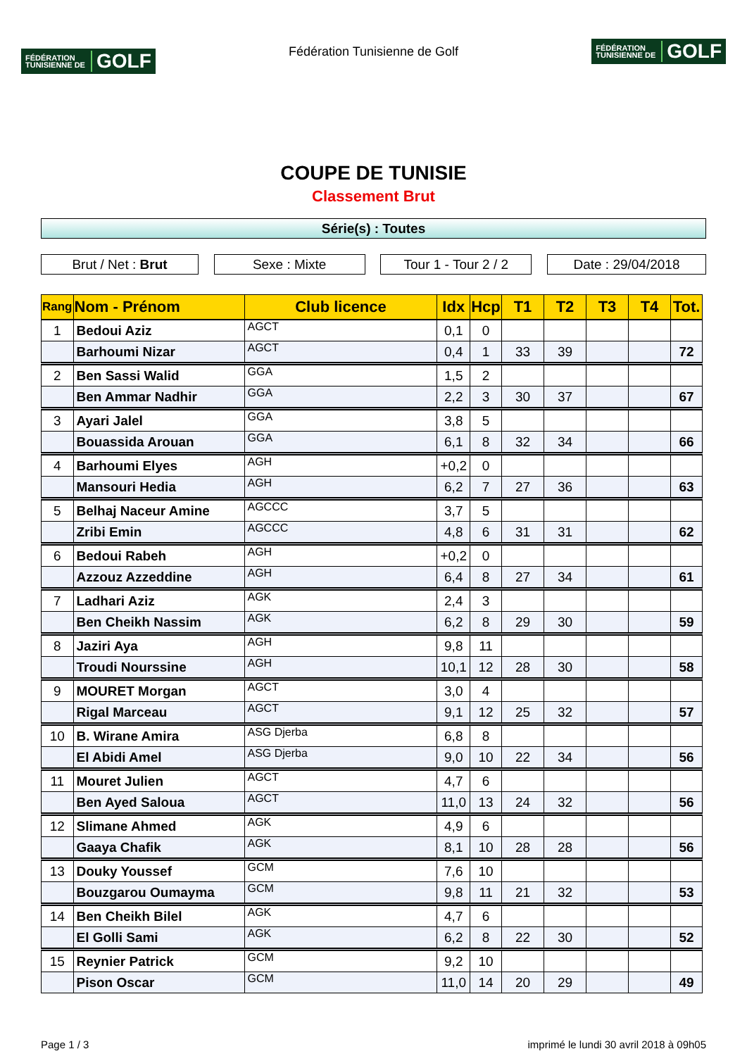FÉDÉRATION
TUNISIENNE DE GOLF
Fédération Tunisienne de Golf
FÉDÉRATION
TUNISIENNE DE GOLF
COUPE DE TUNISIE
Classement Brut
Série(s) : Toutes
Brut / Net : Brut Sexe : Mixte Tour 1 - Tour 2 / 2
Date : 29/04/2018
| Rang | Nom - Prénom | Club licence | Idx | Hcp | T1 | T2 | T3 | T4 | Tot. |
| --- | --- | --- | --- | --- | --- | --- | --- | --- | --- |
| 1 | Bedoui Aziz | AGCT | 0,1 | 0 | | | | | |
| | Barhoumi Nizar | AGCT | 0,4 | 1 | 33 | 39 | | | 72 |
| 2 | Ben Sassi Walid | GGA | 1,5 | 2 | | | | | |
| | Ben Ammar Nadhir | GGA | 2,2 | 3 | 30 | 37 | | | 67 |
| 3 | Ayari Jalel | GGA | 3,8 | 5 | | | | | |
| | Bouassida Arouan | GGA | 6,1 | 8 | 32 | 34 | | | 66 |
| 4 | Barhoumi Elyes | AGH | +0,2 | 0 | | | | | |
| | Mansouri Hedia | AGH | 6,2 | 7 | 27 | 36 | | | 63 |
| 5 | Belhaj Naceur Amine | AGCCC | 3,7 | 5 | | | | | |
| | Zribi Emin | AGCCC | 4,8 | 6 | 31 | 31 | | | 62 |
| 6 | Bedoui Rabeh | AGH | +0,2 | 0 | | | | | |
| | Azzouz Azzeddine | AGH | 6,4 | 8 | 27 | 34 | | | 61 |
| 7 | Ladhari Aziz | AGK | 2,4 | 3 | | | | | |
| | Ben Cheikh Nassim | AGK | 6,2 | 8 | 29 | 30 | | | 59 |
| 8 | Jaziri Aya | AGH | 9,8 | 11 | | | | | |
| | Troudi Nourssine | AGH | 10,1 | 12 | 28 | 30 | | | 58 |
| 9 | MOURET Morgan | AGCT | 3,0 | 4 | | | | | |
| | Rigal Marceau | AGCT | 9,1 | 12 | 25 | 32 | | | 57 |
| 10 | B. Wirane Amira | ASG Djerba | 6,8 | 8 | | | | | |
| | El Abidi Amel | ASG Djerba | 9,0 | 10 | 22 | 34 | | | 56 |
| 11 | Mouret Julien | AGCT | 4,7 | 6 | | | | | |
| | Ben Ayed Saloua | AGCT | 11,0 | 13 | 24 | 32 | | | 56 |
| 12 | Slimane Ahmed | AGK | 4,9 | 6 | | | | | |
| | Gaaya Chafik | AGK | 8,1 | 10 | 28 | 28 | | | 56 |
| 13 | Douky Youssef | GCM | 7,6 | 10 | | | | | |
| | Bouzgarou Oumayma | GCM | 9,8 | 11 | 21 | 32 | | | 53 |
| 14 | Ben Cheikh Bilel | AGK | 4,7 | 6 | | | | | |
| | El Golli Sami | AGK | 6,2 | 8 | 22 | 30 | | | 52 |
| 15 | Reynier Patrick | GCM | 9,2 | 10 | | | | | |
| | Pison Oscar | GCM | 11,0 | 14 | 20 | 29 | | | 49 |
Page 1 / 3 imprimé le lundi 30 avril 2018 à 09h05